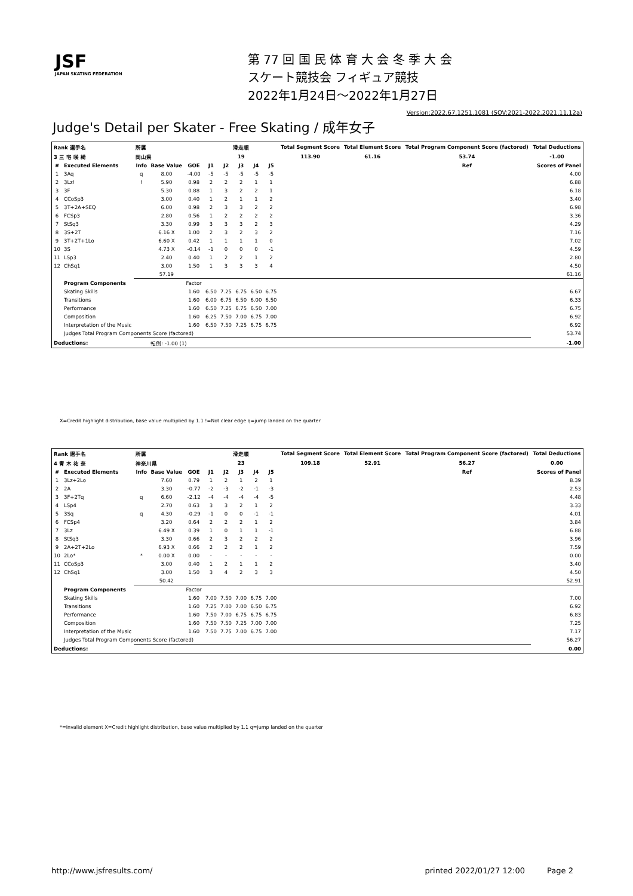JSF
JAPAN SKATING FEDERATION
第 77 回 国 民 体 育 大 会 冬 季 大 会
スケート競技会 フィギュア競技
2022年1月24日～2022年1月27日
Version:2022.67.1251.1081 (SOV:2021-2022,2021.11.12a)
Judge's Detail per Skater - Free Skating / 成年女子
| Rank 選手名 | | 所属 | | | 滑走順 | | | | | Total Segment Score | Total Element Score | Total Program Component Score (factored) | Total Deductions |
| --- | --- | --- | --- | --- | --- | --- | --- | --- | --- | --- | --- | --- | --- |
| 3 三 宅 咲 綺 | | 岡山県 | | | 19 | | | | | 113.90 | 61.16 | 53.74 | -1.00 |
| # | Executed Elements | Info | Base Value | GOE | J1 | J2 | J3 | J4 | J5 | | | Ref | Scores of Panel |
| 1 | 3Aq | q | 8.00 | -4.00 | -5 | -5 | -5 | -5 | -5 | | | | 4.00 |
| 2 | 3Lz! | ! | 5.90 | 0.98 | 2 | 2 | 2 | 1 | 1 | | | | 6.88 |
| 3 | 3F | | 5.30 | 0.88 | 1 | 3 | 2 | 2 | 1 | | | | 6.18 |
| 4 | CCoSp3 | | 3.00 | 0.40 | 1 | 2 | 1 | 1 | 2 | | | | 3.40 |
| 5 | 3T+2A+SEQ | | 6.00 | 0.98 | 2 | 3 | 3 | 2 | 2 | | | | 6.98 |
| 6 | FCSp3 | | 2.80 | 0.56 | 1 | 2 | 2 | 2 | 2 | | | | 3.36 |
| 7 | StSq3 | | 3.30 | 0.99 | 3 | 3 | 3 | 2 | 3 | | | | 4.29 |
| 8 | 3S+2T | | 6.16 X | 1.00 | 2 | 3 | 2 | 3 | 2 | | | | 7.16 |
| 9 | 3T+2T+1Lo | | 6.60 X | 0.42 | 1 | 1 | 1 | 1 | 0 | | | | 7.02 |
| 10 | 3S | | 4.73 X | -0.14 | -1 | 0 | 0 | 0 | -1 | | | | 4.59 |
| 11 | LSp3 | | 2.40 | 0.40 | 1 | 2 | 2 | 1 | 2 | | | | 2.80 |
| 12 | ChSq1 | | 3.00 | 1.50 | 1 | 3 | 3 | 3 | 4 | | | | 4.50 |
| | | | 57.19 | | | | | | | | | | 61.16 |
| | Program Components | | | Factor | | | | | | | | | |
| | Skating Skills | | | 1.60 | 6.50 | 7.25 | 6.75 | 6.50 | 6.75 | | | | 6.67 |
| | Transitions | | | 1.60 | 6.00 | 6.75 | 6.50 | 6.00 | 6.50 | | | | 6.33 |
| | Performance | | | 1.60 | 6.50 | 7.25 | 6.75 | 6.50 | 7.00 | | | | 6.75 |
| | Composition | | | 1.60 | 6.25 | 7.50 | 7.00 | 6.75 | 7.00 | | | | 6.92 |
| | Interpretation of the Music | | | 1.60 | 6.50 | 7.50 | 7.25 | 6.75 | 6.75 | | | | 6.92 |
| | Judges Total Program Components Score (factored) | | | | | | | | | | | | 53.74 |
| Deductions: | | 転倒: -1.00 (1) | | | | | | | | | | | -1.00 |
X=Credit highlight distribution, base value multiplied by 1.1 !=Not clear edge q=jump landed on the quarter
| Rank 選手名 | | 所属 | | | 滑走順 | | | | | Total Segment Score | Total Element Score | Total Program Component Score (factored) | Total Deductions |
| --- | --- | --- | --- | --- | --- | --- | --- | --- | --- | --- | --- | --- | --- |
| 4 青 木 祐 奈 | | 神奈川県 | | | 23 | | | | | 109.18 | 52.91 | 56.27 | 0.00 |
| # | Executed Elements | Info | Base Value | GOE | J1 | J2 | J3 | J4 | J5 | | | Ref | Scores of Panel |
| 1 | 3Lz+2Lo | | 7.60 | 0.79 | 1 | 2 | 1 | 2 | 1 | | | | 8.39 |
| 2 | 2A | | 3.30 | -0.77 | -2 | -3 | -2 | -1 | -3 | | | | 2.53 |
| 3 | 3F+2Tq | q | 6.60 | -2.12 | -4 | -4 | -4 | -4 | -5 | | | | 4.48 |
| 4 | LSp4 | | 2.70 | 0.63 | 3 | 3 | 2 | 1 | 2 | | | | 3.33 |
| 5 | 3Sq | q | 4.30 | -0.29 | -1 | 0 | 0 | -1 | -1 | | | | 4.01 |
| 6 | FCSp4 | | 3.20 | 0.64 | 2 | 2 | 2 | 1 | 2 | | | | 3.84 |
| 7 | 3Lz | | 6.49 X | 0.39 | 1 | 0 | 1 | 1 | -1 | | | | 6.88 |
| 8 | StSq3 | | 3.30 | 0.66 | 2 | 3 | 2 | 2 | 2 | | | | 3.96 |
| 9 | 2A+2T+2Lo | | 6.93 X | 0.66 | 2 | 2 | 2 | 1 | 2 | | | | 7.59 |
| 10 | 2Lo* | * | 0.00 X | 0.00 | - | - | - | - | - | | | | 0.00 |
| 11 | CCoSp3 | | 3.00 | 0.40 | 1 | 2 | 1 | 1 | 2 | | | | 3.40 |
| 12 | ChSq1 | | 3.00 | 1.50 | 3 | 4 | 2 | 3 | 3 | | | | 4.50 |
| | | | 50.42 | | | | | | | | | | 52.91 |
| | Program Components | | | Factor | | | | | | | | | |
| | Skating Skills | | | 1.60 | 7.00 | 7.50 | 7.00 | 6.75 | 7.00 | | | | 7.00 |
| | Transitions | | | 1.60 | 7.25 | 7.00 | 7.00 | 6.50 | 6.75 | | | | 6.92 |
| | Performance | | | 1.60 | 7.50 | 7.00 | 6.75 | 6.75 | 6.75 | | | | 6.83 |
| | Composition | | | 1.60 | 7.50 | 7.50 | 7.25 | 7.00 | 7.00 | | | | 7.25 |
| | Interpretation of the Music | | | 1.60 | 7.50 | 7.75 | 7.00 | 6.75 | 7.00 | | | | 7.17 |
| | Judges Total Program Components Score (factored) | | | | | | | | | | | | 56.27 |
| Deductions: | | | | | | | | | | | | | 0.00 |
*=Invalid element X=Credit highlight distribution, base value multiplied by 1.1 q=jump landed on the quarter
http://www.jsfresults.com/ printed 2022/01/27 12:00 Page 2